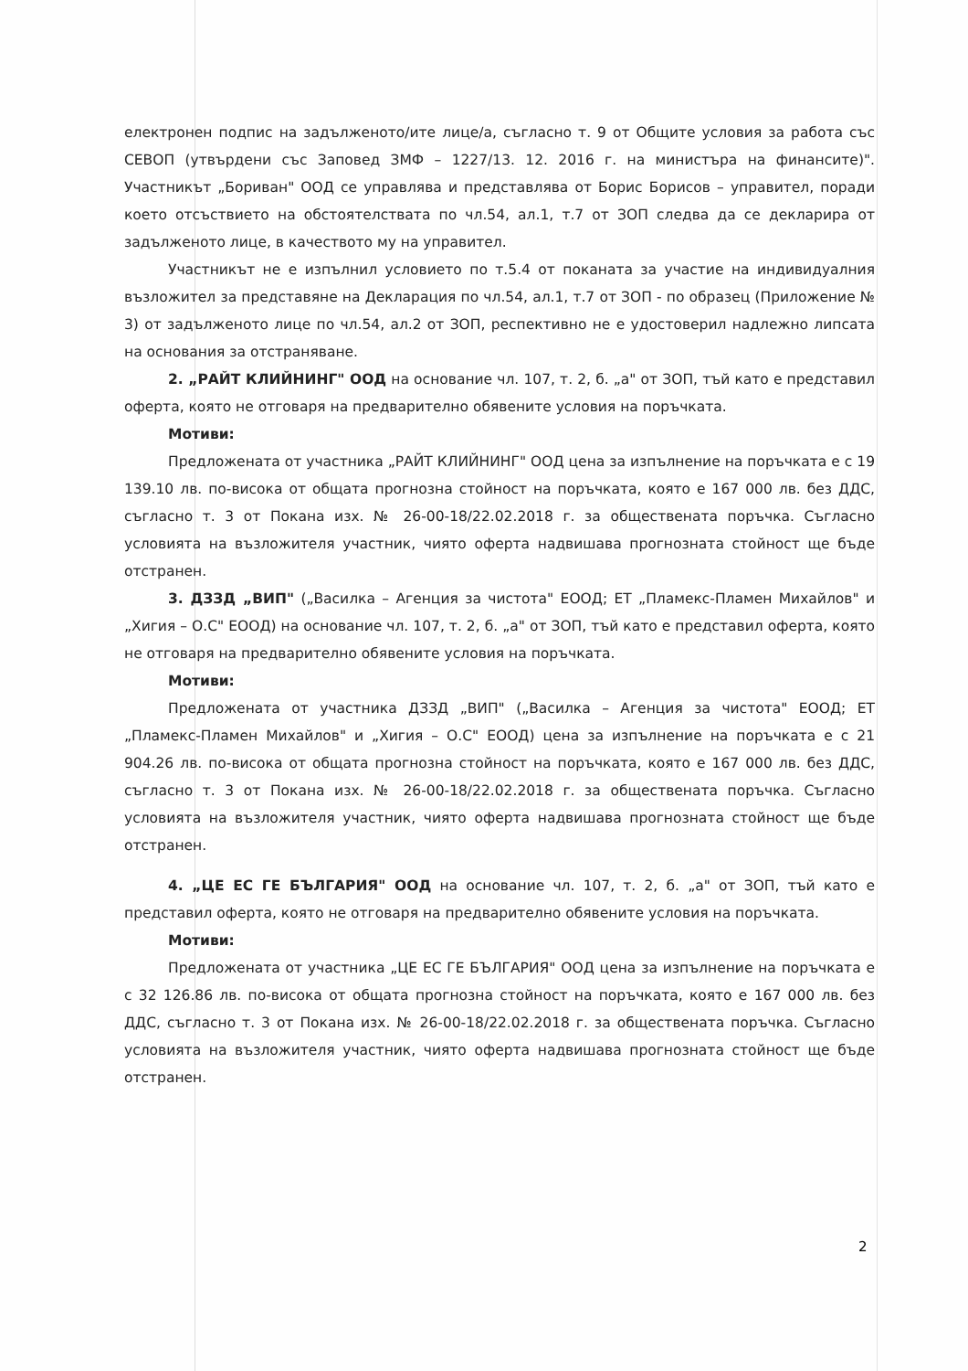електронен подпис на задълженото/ите лице/а, съгласно т. 9 от Общите условия за работа със СЕВОП (утвърдени със Заповед ЗМФ – 1227/13. 12. 2016 г. на министъра на финансите)". Участникът „Бориван" ООД се управлява и представлява от Борис Борисов – управител, поради което отсъствието на обстоятелствата по чл.54, ал.1, т.7 от ЗОП следва да се декларира от задълженото лице, в качеството му на управител.
Участникът не е изпълнил условието по т.5.4 от поканата за участие на индивидуалния възложител за представяне на Декларация по чл.54, ал.1, т.7 от ЗОП - по образец (Приложение № 3) от задълженото лице по чл.54, ал.2 от ЗОП, респективно не е удостоверил надлежно липсата на основания за отстраняване.
2. „РАЙТ КЛИЙНИНГ" ООД на основание чл. 107, т. 2, б. „а" от ЗОП, тъй като е представил оферта, която не отговаря на предварително обявените условия на поръчката.
Мотиви:
Предложената от участника „РАЙТ КЛИЙНИНГ" ООД цена за изпълнение на поръчката е с 19 139.10 лв. по-висока от общата прогнозна стойност на поръчката, която е 167 000 лв. без ДДС, съгласно т. 3 от Покана изх. № 26-00-18/22.02.2018 г. за обществената поръчка. Съгласно условията на възложителя участник, чиято оферта надвишава прогнозната стойност ще бъде отстранен.
3. ДЗЗД „ВИП" („Василка – Агенция за чистота" ЕООД; ЕТ „Пламекс-Пламен Михайлов" и „Хигия – О.С" ЕООД) на основание чл. 107, т. 2, б. „а" от ЗОП, тъй като е представил оферта, която не отговаря на предварително обявените условия на поръчката.
Мотиви:
Предложената от участника ДЗЗД „ВИП" („Василка – Агенция за чистота" ЕООД; ЕТ „Пламекс-Пламен Михайлов" и „Хигия – О.С" ЕООД) цена за изпълнение на поръчката е с 21 904.26 лв. по-висока от общата прогнозна стойност на поръчката, която е 167 000 лв. без ДДС, съгласно т. 3 от Покана изх. № 26-00-18/22.02.2018 г. за обществената поръчка. Съгласно условията на възложителя участник, чиято оферта надвишава прогнозната стойност ще бъде отстранен.
4. „ЦЕ ЕС ГЕ БЪЛГАРИЯ" ООД на основание чл. 107, т. 2, б. „а" от ЗОП, тъй като е представил оферта, която не отговаря на предварително обявените условия на поръчката.
Мотиви:
Предложената от участника „ЦЕ ЕС ГЕ БЪЛГАРИЯ" ООД цена за изпълнение на поръчката е с 32 126.86 лв. по-висока от общата прогнозна стойност на поръчката, която е 167 000 лв. без ДДС, съгласно т. 3 от Покана изх. № 26-00-18/22.02.2018 г. за обществената поръчка. Съгласно условията на възложителя участник, чиято оферта надвишава прогнозната стойност ще бъде отстранен.
2